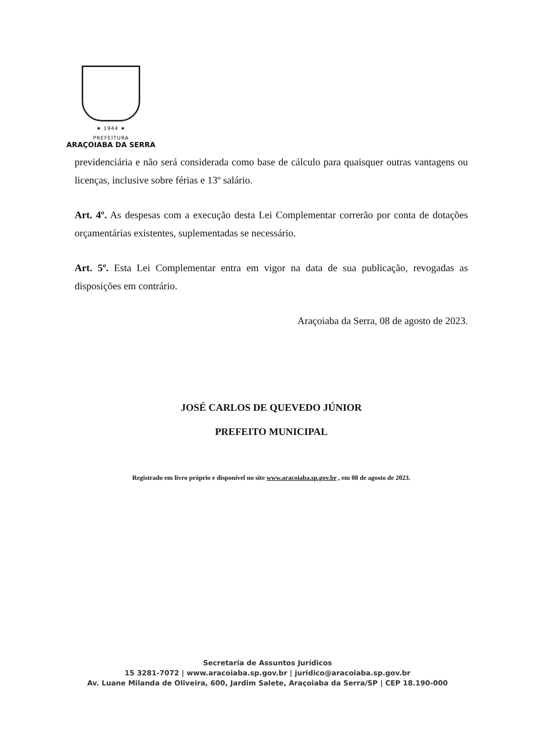★ 1944 ★
PREFEITURA
ARAÇOIABA DA SERRA
previdenciária e não será considerada como base de cálculo para quaisquer outras vantagens ou licenças, inclusive sobre férias e 13º salário.
Art. 4º. As despesas com a execução desta Lei Complementar correrão por conta de dotações orçamentárias existentes, suplementadas se necessário.
Art. 5º. Esta Lei Complementar entra em vigor na data de sua publicação, revogadas as disposições em contrário.
Araçoiaba da Serra, 08 de agosto de 2023.
JOSÉ CARLOS DE QUEVEDO JÚNIOR
PREFEITO MUNICIPAL
Registrado em livro próprio e disponível no site www.aracoiaba.sp.gov.br , em 08 de agosto de 2023.
Secretaria de Assuntos Jurídicos
15 3281-7072 | www.aracoiaba.sp.gov.br | juridico@aracoiaba.sp.gov.br
Av. Luane Milanda de Oliveira, 600, Jardim Salete, Araçoiaba da Serra/SP | CEP 18.190-000